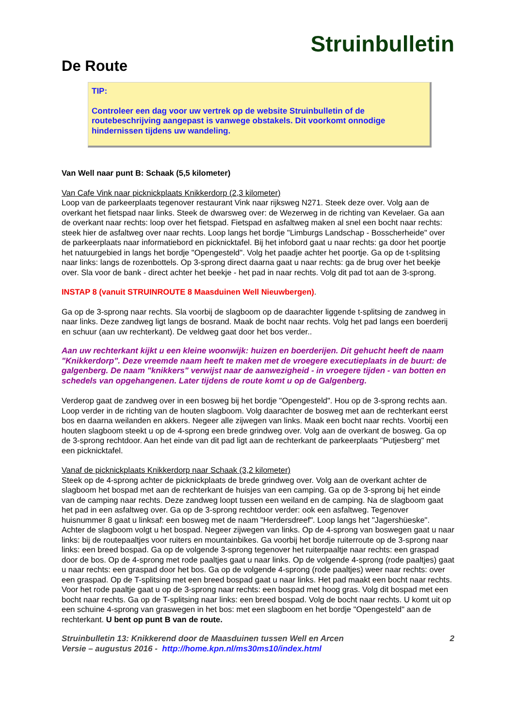Struinbulletin
De Route
TIP:
Controleer een dag voor uw vertrek op de website Struinbulletin of de routebeschrijving aangepast is vanwege obstakels. Dit voorkomt onnodige hindernissen tijdens uw wandeling.
Van Well naar punt B: Schaak (5,5 kilometer)
Van Cafe Vink naar picknickplaats Knikkerdorp (2,3 kilometer)
Loop van de parkeerplaats tegenover restaurant Vink naar rijksweg N271. Steek deze over. Volg aan de overkant het fietspad naar links. Steek de dwarsweg over: de Wezerweg in de richting van Kevelaer. Ga aan de overkant naar rechts: loop over het fietspad. Fietspad en asfaltweg maken al snel een bocht naar rechts: steek hier de asfaltweg over naar rechts. Loop langs het bordje "Limburgs Landschap - Bosscherheide" over de parkeerplaats naar informatiebord en picknicktafel. Bij het infobord gaat u naar rechts: ga door het poortje het natuurgebied in langs het bordje "Opengesteld". Volg het paadje achter het poortje. Ga op de t-splitsing naar links: langs de rozenbottels. Op 3-sprong direct daarna gaat u naar rechts: ga de brug over het beekje over. Sla voor de bank - direct achter het beekje - het pad in naar rechts. Volg dit pad tot aan de 3-sprong.
INSTAP 8 (vanuit STRUINROUTE 8 Maasduinen Well Nieuwbergen).
Ga op de 3-sprong naar rechts. Sla voorbij de slagboom op de daarachter liggende t-splitsing de zandweg in naar links. Deze zandweg ligt langs de bosrand. Maak de bocht naar rechts. Volg het pad langs een boerderij en schuur (aan uw rechterkant). De veldweg gaat door het bos verder..
Aan uw rechterkant kijkt u een kleine woonwijk: huizen en boerderijen. Dit gehucht heeft de naam "Knikkerdorp". Deze vreemde naam heeft te maken met de vroegere executieplaats in de buurt: de galgenberg. De naam "knikkers" verwijst naar de aanwezigheid - in vroegere tijden - van botten en schedels van opgehangenen. Later tijdens de route komt u op de Galgenberg.
Verderop gaat de zandweg over in een bosweg bij het bordje "Opengesteld". Hou op de 3-sprong rechts aan. Loop verder in de richting van de houten slagboom. Volg daarachter de bosweg met aan de rechterkant eerst bos en daarna weilanden en akkers. Negeer alle zijwegen van links. Maak een bocht naar rechts. Voorbij een houten slagboom steekt u op de 4-sprong een brede grindweg over. Volg aan de overkant de bosweg. Ga op de 3-sprong rechtdoor. Aan het einde van dit pad ligt aan de rechterkant de parkeerplaats "Putjesberg" met een picknicktafel.
Vanaf de picknickplaats Knikkerdorp naar Schaak (3,2 kilometer)
Steek op de 4-sprong achter de picknickplaats de brede grindweg over. Volg aan de overkant achter de slagboom het bospad met aan de rechterkant de huisjes van een camping. Ga op de 3-sprong bij het einde van de camping naar rechts. Deze zandweg loopt tussen een weiland en de camping. Na de slagboom gaat het pad in een asfaltweg over. Ga op de 3-sprong rechtdoor verder: ook een asfaltweg. Tegenover huisnummer 8 gaat u linksaf: een bosweg met de naam "Herdersdreef". Loop langs het "Jagershüeske". Achter de slagboom volgt u het bospad. Negeer zijwegen van links. Op de 4-sprong van boswegen gaat u naar links: bij de routepaaltjes voor ruiters en mountainbikes. Ga voorbij het bordje ruiterroute op de 3-sprong naar links: een breed bospad. Ga op de volgende 3-sprong tegenover het ruiterpaaltje naar rechts: een graspad door de bos. Op de 4-sprong met rode paaltjes gaat u naar links. Op de volgende 4-sprong (rode paaltjes) gaat u naar rechts: een graspad door het bos. Ga op de volgende 4-sprong (rode paaltjes) weer naar rechts: over een graspad. Op de T-splitsing met een breed bospad gaat u naar links. Het pad maakt een bocht naar rechts. Voor het rode paaltje gaat u op de 3-sprong naar rechts: een bospad met hoog gras. Volg dit bospad met een bocht naar rechts. Ga op de T-splitsing naar links: een breed bospad. Volg de bocht naar rechts. U komt uit op een schuine 4-sprong van graswegen in het bos: met een slagboom en het bordje "Opengesteld" aan de rechterkant. U bent op punt B van de route.
Struinbulletin 13: Knikkerend door de Maasduinen tussen Well en Arcen
Versie – augustus 2016 - http://home.kpn.nl/ms30ms10/index.html 2